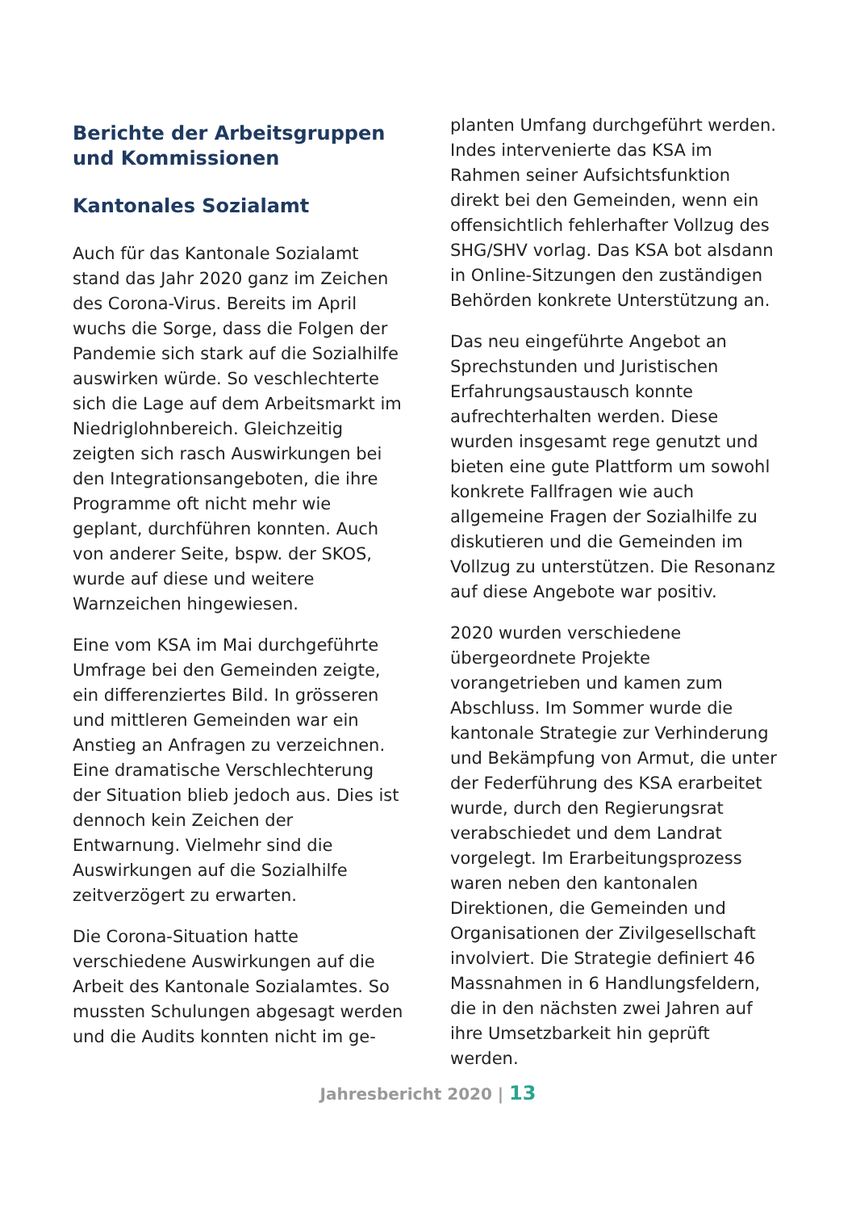Berichte der Arbeitsgruppen und Kommissionen
Kantonales Sozialamt
Auch für das Kantonale Sozialamt stand das Jahr 2020 ganz im Zeichen des Corona-Virus. Bereits im April wuchs die Sorge, dass die Folgen der Pandemie sich stark auf die Sozialhilfe auswirken würde. So veschlechterte sich die Lage auf dem Arbeitsmarkt im Niedriglohnbereich. Gleichzeitig zeigten sich rasch Auswirkungen bei den Integrationsangeboten, die ihre Programme oft nicht mehr wie geplant, durchführen konnten. Auch von anderer Seite, bspw. der SKOS, wurde auf diese und weitere Warnzeichen hingewiesen.
Eine vom KSA im Mai durchgeführte Umfrage bei den Gemeinden zeigte, ein differenziertes Bild. In grösseren und mittleren Gemeinden war ein Anstieg an Anfragen zu verzeichnen. Eine dramatische Verschlechterung der Situation blieb jedoch aus. Dies ist dennoch kein Zeichen der Entwarnung. Vielmehr sind die Auswirkungen auf die Sozialhilfe zeitverzögert zu erwarten.
Die Corona-Situation hatte verschiedene Auswirkungen auf die Arbeit des Kantonale Sozialamtes. So mussten Schulungen abgesagt werden und die Audits konnten nicht im ge-
planten Umfang durchgeführt werden. Indes intervenierte das KSA im Rahmen seiner Aufsichtsfunktion direkt bei den Gemeinden, wenn ein offensichtlich fehlerhafter Vollzug des SHG/SHV vorlag. Das KSA bot alsdann in Online-Sitzungen den zuständigen Behörden konkrete Unterstützung an.
Das neu eingeführte Angebot an Sprechstunden und Juristischen Erfahrungsaustausch konnte aufrechterhalten werden. Diese wurden insgesamt rege genutzt und bieten eine gute Plattform um sowohl konkrete Fallfragen wie auch allgemeine Fragen der Sozialhilfe zu diskutieren und die Gemeinden im Vollzug zu unterstützen. Die Resonanz auf diese Angebote war positiv.
2020 wurden verschiedene übergeordnete Projekte vorangetrieben und kamen zum Abschluss. Im Sommer wurde die kantonale Strategie zur Verhinderung und Bekämpfung von Armut, die unter der Federführung des KSA erarbeitet wurde, durch den Regierungsrat verabschiedet und dem Landrat vorgelegt. Im Erarbeitungsprozess waren neben den kantonalen Direktionen, die Gemeinden und Organisationen der Zivilgesellschaft involviert. Die Strategie definiert 46 Massnahmen in 6 Handlungsfeldern, die in den nächsten zwei Jahren auf ihre Umsetzbarkeit hin geprüft werden.
Jahresbericht 2020 | 13